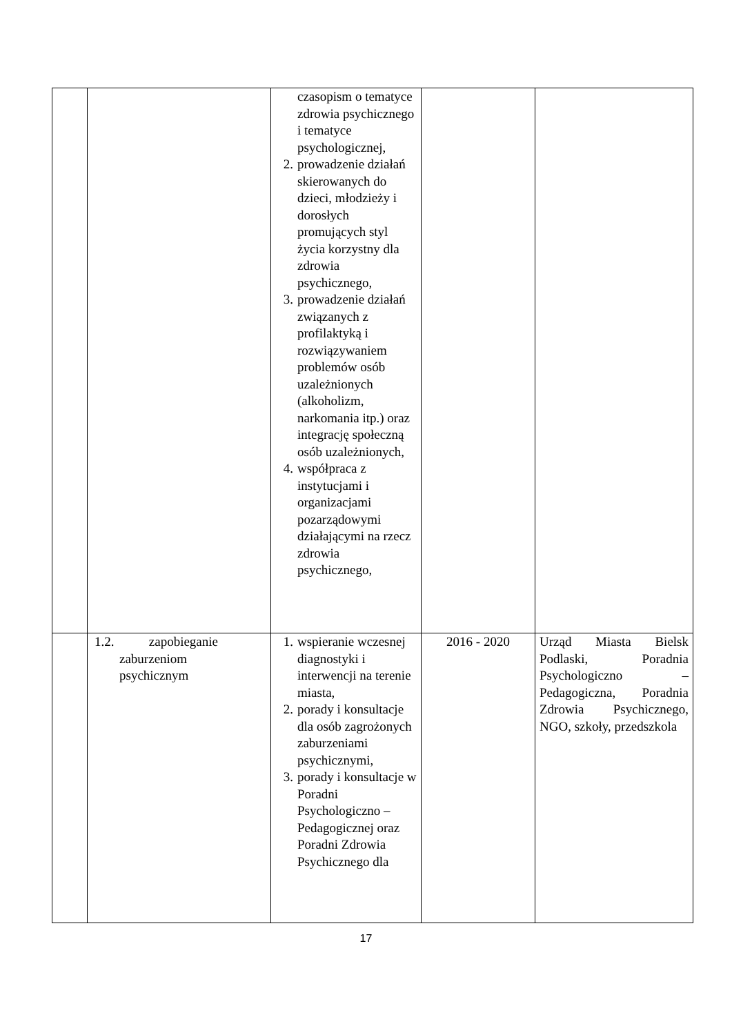| | | czasopism o tematyce zdrowia psychicznego i tematyce psychologicznej, 2. prowadzenie działań skierowanych do dzieci, młodzieży i dorosłych promujących styl życia korzystny dla zdrowia psychicznego, 3. prowadzenie działań związanych z profilaktyką i rozwiązywaniem problemów osób uzależnionych (alkoholizm, narkomania itp.) oraz integrację społeczną osób uzależnionych, 4. współpraca z instytucjami i organizacjami pozarządowymi działającymi na rzecz zdrowia psychicznego, | | |
| | 1.2. zapobieganie zaburzeniom psychicznym | 1. wspieranie wczesnej diagnostyki i interwencji na terenie miasta, 2. porady i konsultacje dla osób zagrożonych zaburzeniami psychicznymi, 3. porady i konsultacje w Poradni Psychologiczno – Pedagogicznej oraz Poradni Zdrowia Psychicznego dla | 2016 - 2020 | Urząd Miasta Bielsk Podlaski, Poradnia Psychologiczno – Pedagogiczna, Poradnia Zdrowia Psychicznego, NGO, szkoły, przedszkola |
17